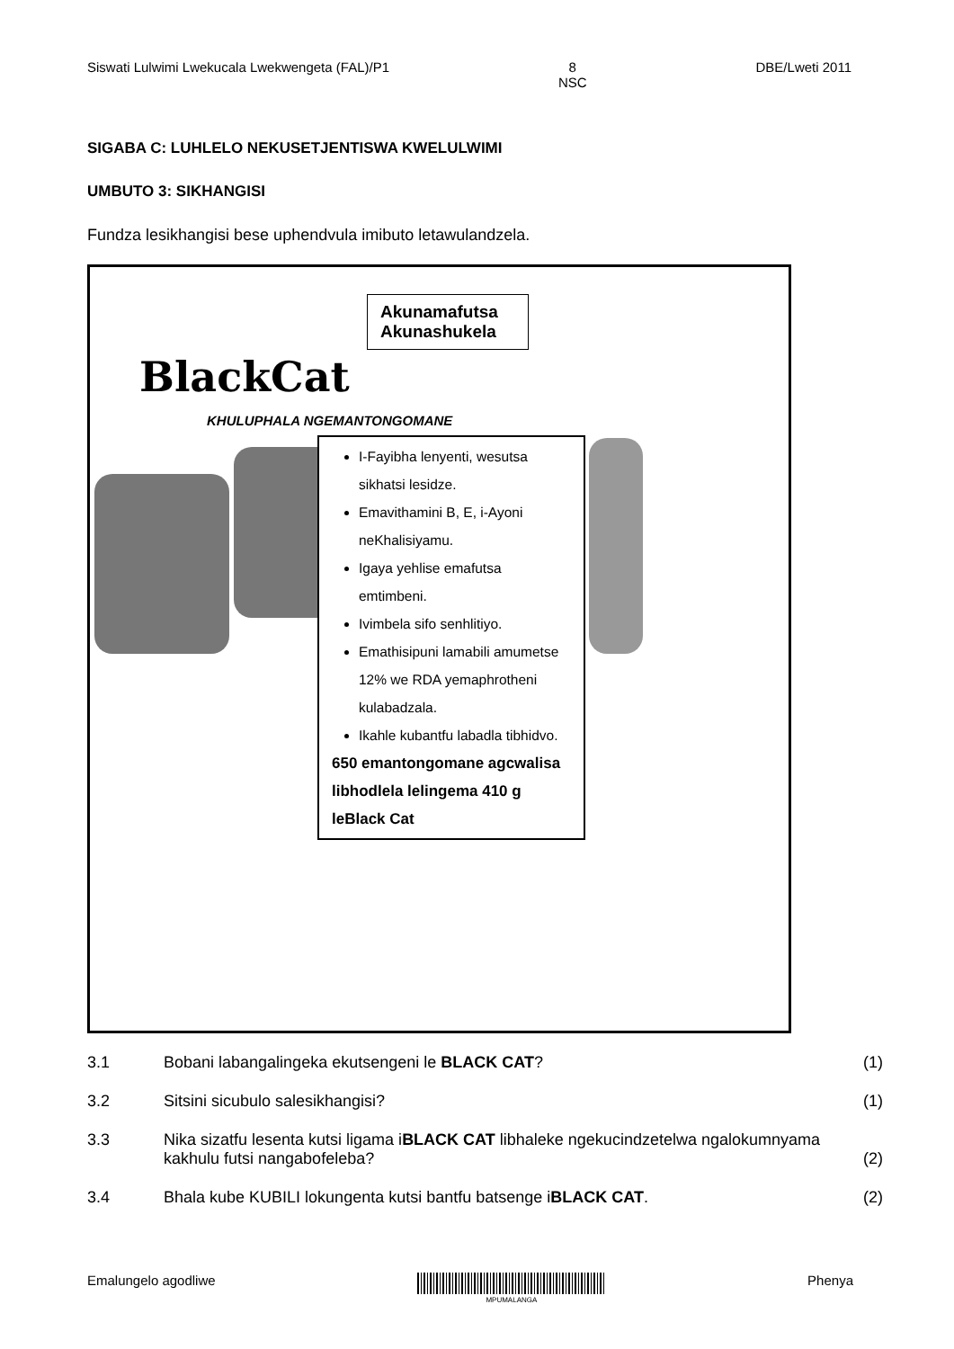Siswati Lulwimi Lwekucala Lwekwengeta (FAL)/P1
8
NSC
DBE/Lweti 2011
SIGABA C: LUHLELO NEKUSETJENTISWA KWELULWIMI
UMBUTO 3: SIKHANGISI
Fundza lesikhangisi bese uphendvula imibuto letawulandzela.
Akunamafutsa
Akunashukela
BlackCat
KHULUPHALA NGEMANTONGOMANE
I-Fayibha lenyenti, wesutsa sikhatsi lesidze.
Emavithamini B, E, i-Ayoni neKhalisiyamu.
Igaya yehlise emafutsa emtimbeni.
Ivimbela sifo senhlitiyo.
Emathisipuni lamabili amumetse 12% we RDA yemaphrotheni kulabadzala.
Ikahle kubantfu labadla tibhidvo.
650 emantongomane agcwalisa libhodlela lelingema 410 g leBlack Cat
3.1 Bobani labangalingeka ekutsengeni le BLACK CAT? (1)
3.2 Sitsini sicubulo salesikhangisi? (1)
3.3 Nika sizatfu lesenta kutsi ligama iBLACK CAT libhaleke ngekucindzetelwa ngalokumnyama kakhulu futsi nangabofeleba?
(2)
3.4 Bhala kube KUBILI lokungenta kutsi bantfu batsenge iBLACK CAT. (2)
Emalungelo agodliwe
MPUMALANGA
Phenya